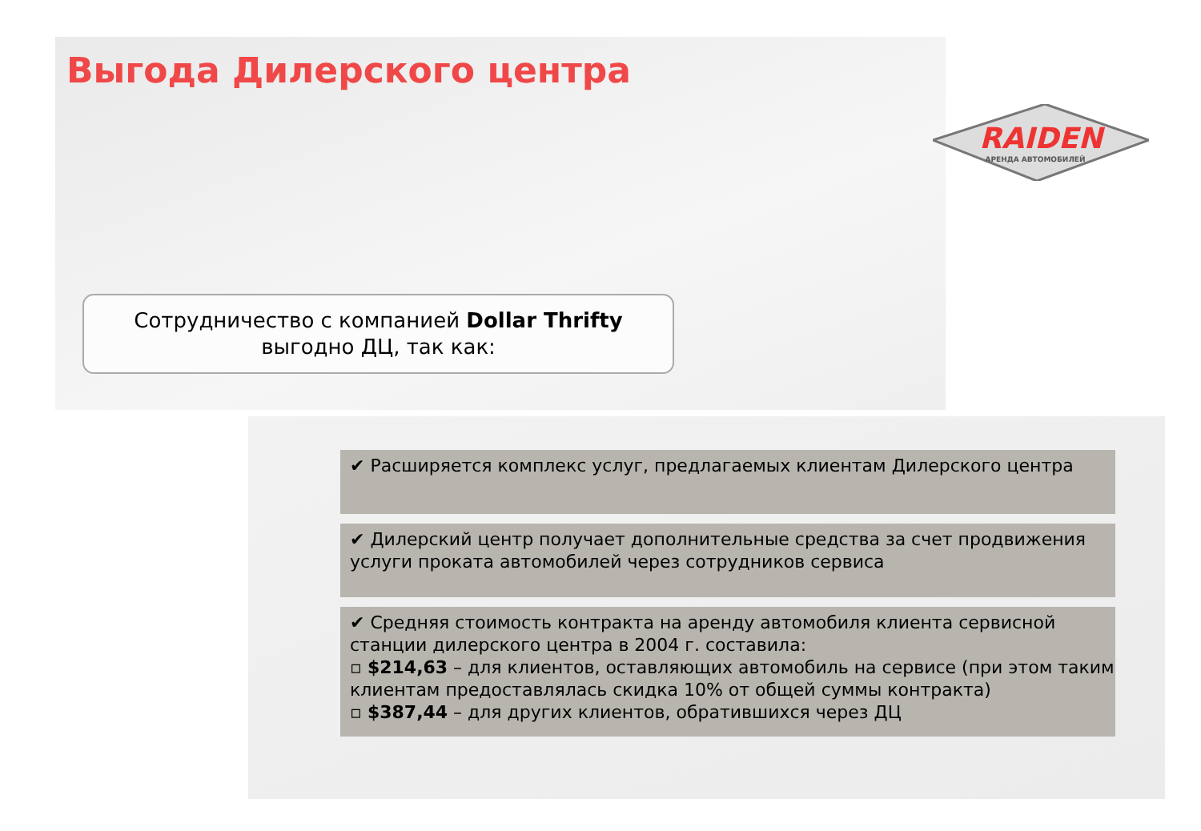RAIDEN
АРЕНДА АВТОМОБИЛЕЙ
Выгода Дилерского центра
Сотрудничество с компанией Dollar Thrifty
выгодно ДЦ, так как:
✔ Расширяется комплекс услуг, предлагаемых клиентам Дилерского центра
✔ Дилерский центр получает дополнительные средства за счет продвижения услуги проката автомобилей через сотрудников сервиса
✔ Средняя стоимость контракта на аренду автомобиля клиента сервисной станции дилерского центра в 2004 г. составила:
▫ $214,63 – для клиентов, оставляющих автомобиль на сервисе (при этом таким клиентам предоставлялась скидка 10% от общей суммы контракта)
▫ $387,44 – для других клиентов, обратившихся через ДЦ